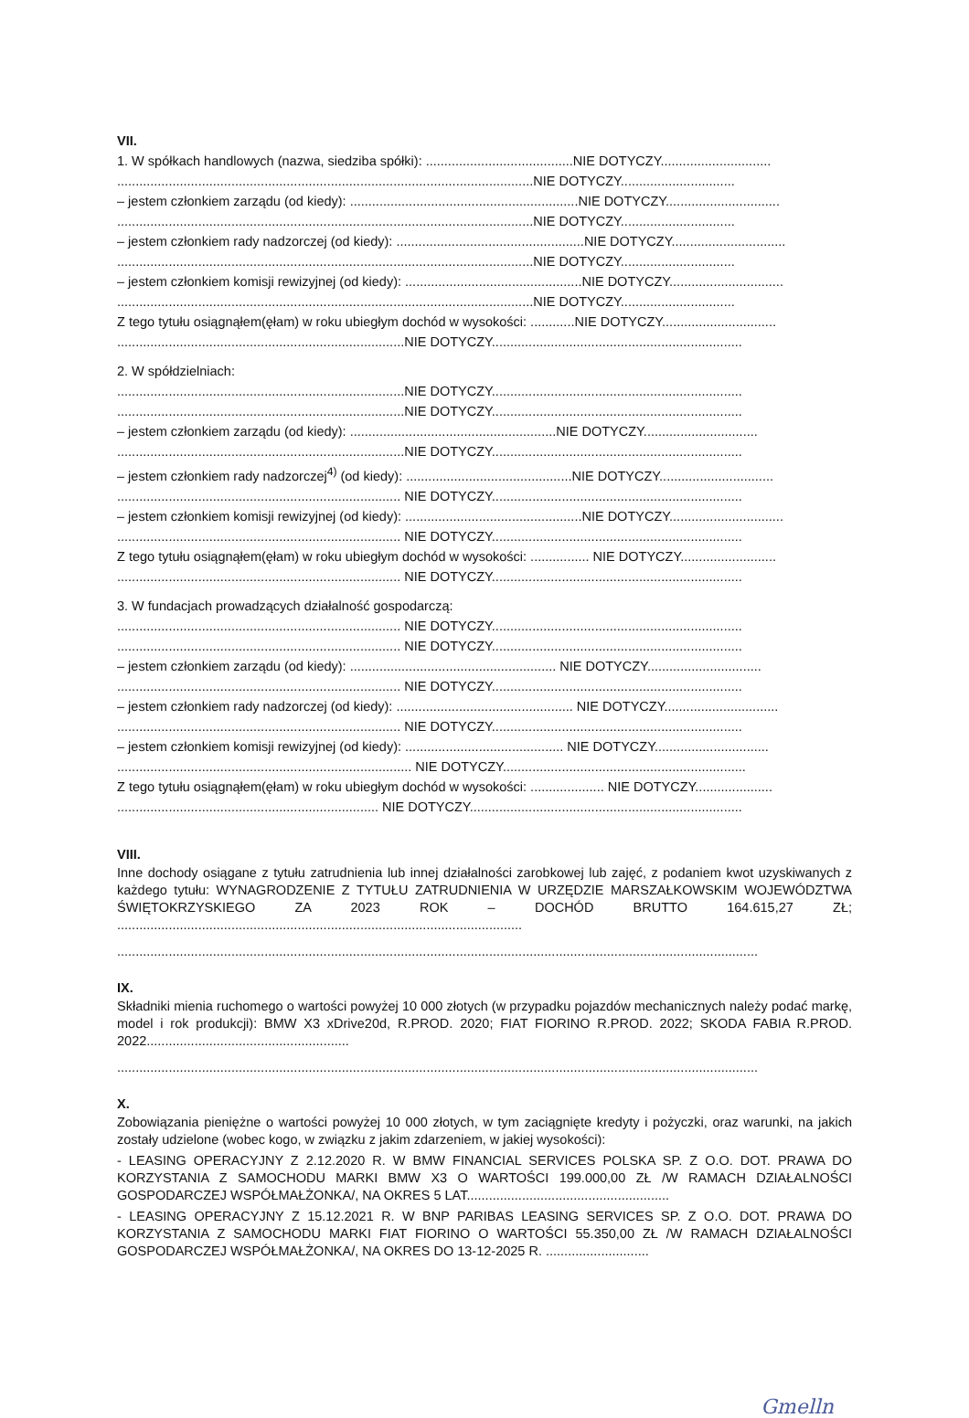VII.
1. W spółkach handlowych (nazwa, siedziba spółki): ........................................NIE DOTYCZY..............................
.................................................................................................................NIE DOTYCZY...............................
– jestem członkiem zarządu (od kiedy): ..............................................................NIE DOTYCZY...............................
.................................................................................................................NIE DOTYCZY...............................
– jestem członkiem rady nadzorczej (od kiedy): ...................................................NIE DOTYCZY...............................
.................................................................................................................NIE DOTYCZY...............................
– jestem członkiem komisji rewizyjnej (od kiedy): ................................................NIE DOTYCZY...............................
.................................................................................................................NIE DOTYCZY...............................
Z tego tytułu osiągnąłem(ęłam) w roku ubiegłym dochód w wysokości: ............NIE DOTYCZY...............................
..............................................................................NIE DOTYCZY....................................................................
2. W spółdzielniach:
..............................................................................NIE DOTYCZY....................................................................
..............................................................................NIE DOTYCZY....................................................................
– jestem członkiem zarządu (od kiedy): ........................................................NIE DOTYCZY...............................
..............................................................................NIE DOTYCZY....................................................................
– jestem członkiem rady nadzorczej<sup>4)</sup> (od kiedy): .............................................NIE DOTYCZY...............................
............................................................................. NIE DOTYCZY....................................................................
– jestem członkiem komisji rewizyjnej (od kiedy): ................................................NIE DOTYCZY...............................
............................................................................. NIE DOTYCZY....................................................................
Z tego tytułu osiągnąłem(ęłam) w roku ubiegłym dochód w wysokości: ................ NIE DOTYCZY..........................
............................................................................. NIE DOTYCZY....................................................................
3. W fundacjach prowadzących działalność gospodarczą:
............................................................................. NIE DOTYCZY....................................................................
............................................................................. NIE DOTYCZY....................................................................
– jestem członkiem zarządu (od kiedy): ........................................................ NIE DOTYCZY...............................
............................................................................. NIE DOTYCZY....................................................................
– jestem członkiem rady nadzorczej (od kiedy): ................................................ NIE DOTYCZY...............................
............................................................................. NIE DOTYCZY....................................................................
– jestem członkiem komisji rewizyjnej (od kiedy): ........................................... NIE DOTYCZY...............................
................................................................................ NIE DOTYCZY..................................................................
Z tego tytułu osiągnąłem(ęłam) w roku ubiegłym dochód w wysokości: .................... NIE DOTYCZY.....................
....................................................................... NIE DOTYCZY..........................................................................
VIII.
Inne dochody osiągane z tytułu zatrudnienia lub innej działalności zarobkowej lub zajęć, z podaniem kwot uzyskiwanych z każdego tytułu: WYNAGRODZENIE Z TYTUŁU ZATRUDNIENIA W URZĘDZIE MARSZAŁKOWSKIM WOJEWÓDZTWA ŚWIĘTOKRZYSKIEGO ZA 2023 ROK – DOCHÓD BRUTTO 164.615,27 ZŁ; ..............................................................................................................
..............................................................................................................................................................................
IX.
Składniki mienia ruchomego o wartości powyżej 10 000 złotych (w przypadku pojazdów mechanicznych należy podać markę, model i rok produkcji): BMW X3 xDrive20d, R.PROD. 2020; FIAT FIORINO R.PROD. 2022; SKODA FABIA R.PROD. 2022.......................................................
..............................................................................................................................................................................
X.
Zobowiązania pieniężne o wartości powyżej 10 000 złotych, w tym zaciągnięte kredyty i pożyczki, oraz warunki, na jakich zostały udzielone (wobec kogo, w związku z jakim zdarzeniem, w jakiej wysokości):
- LEASING OPERACYJNY Z 2.12.2020 R. W BMW FINANCIAL SERVICES POLSKA SP. Z O.O. DOT. PRAWA DO KORZYSTANIA Z SAMOCHODU MARKI BMW X3 O WARTOŚCI 199.000,00 ZŁ /W RAMACH DZIAŁALNOŚCI GOSPODARCZEJ WSPÓŁMAŁŻONKA/, NA OKRES 5 LAT.......................................................
- LEASING OPERACYJNY Z 15.12.2021 R. W BNP PARIBAS LEASING SERVICES SP. Z O.O. DOT. PRAWA DO KORZYSTANIA Z SAMOCHODU MARKI FIAT FIORINO O WARTOŚCI 55.350,00 ZŁ /W RAMACH DZIAŁALNOŚCI GOSPODARCZEJ WSPÓŁMAŁŻONKA/, NA OKRES DO 13-12-2025 R. ............................
Gmelln